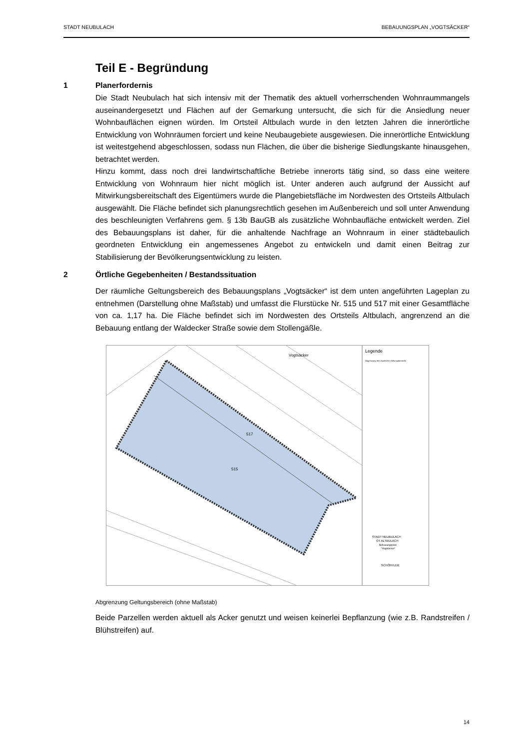STADT NEUBULACH BEBAUUNGSPLAN „VOGTSÄCKER“
Teil E - Begründung
1 Planerfordernis
Die Stadt Neubulach hat sich intensiv mit der Thematik des aktuell vorherrschenden Wohnraummangels auseinandergesetzt und Flächen auf der Gemarkung untersucht, die sich für die Ansiedlung neuer Wohnbauflächen eignen würden. Im Ortsteil Altbulach wurde in den letzten Jahren die innerörtliche Entwicklung von Wohnräumen forciert und keine Neubaugebiete ausgewiesen. Die innerörtliche Entwicklung ist weitestgehend abgeschlossen, sodass nun Flächen, die über die bisherige Siedlungskante hinausgehen, betrachtet werden.
Hinzu kommt, dass noch drei landwirtschaftliche Betriebe innerorts tätig sind, so dass eine weitere Entwicklung von Wohnraum hier nicht möglich ist. Unter anderen auch aufgrund der Aussicht auf Mitwirkungsbereitschaft des Eigentümers wurde die Plangebietsfläche im Nordwesten des Ortsteils Altbulach ausgewählt. Die Fläche befindet sich planungsrechtlich gesehen im Außenbereich und soll unter Anwendung des beschleunigten Verfahrens gem. § 13b BauGB als zusätzliche Wohnbaufläche entwickelt werden. Ziel des Bebauungsplans ist daher, für die anhaltende Nachfrage an Wohnraum in einer städtebaulich geordneten Entwicklung ein angemessenes Angebot zu entwickeln und damit einen Beitrag zur Stabilisierung der Bevölkerungsentwicklung zu leisten.
2 Örtliche Gegebenheiten / Bestandssituation
Der räumliche Geltungsbereich des Bebauungsplans „Vogtsäcker“ ist dem unten angeführten Lageplan zu entnehmen (Darstellung ohne Maßstab) und umfasst die Flurstücke Nr. 515 und 517 mit einer Gesamtfläche von ca. 1,17 ha. Die Fläche befindet sich im Nordwesten des Ortsteils Altbulach, angrenzend an die Bebauung entlang der Waldecker Straße sowie dem Stollengäßle.
Vogtsäcker
515
517
Legende
Abgrenzung des räumlichen Geltungsbereichs
STADT NEUBULACH
OT ALTBULACH
Bebauungsplan
"Vogtsäcker"
SCHÖFFLER
Abgrenzung Geltungsbereich (ohne Maßstab)
Beide Parzellen werden aktuell als Acker genutzt und weisen keinerlei Bepflanzung (wie z.B. Randstreifen / Blühstreifen) auf.
14